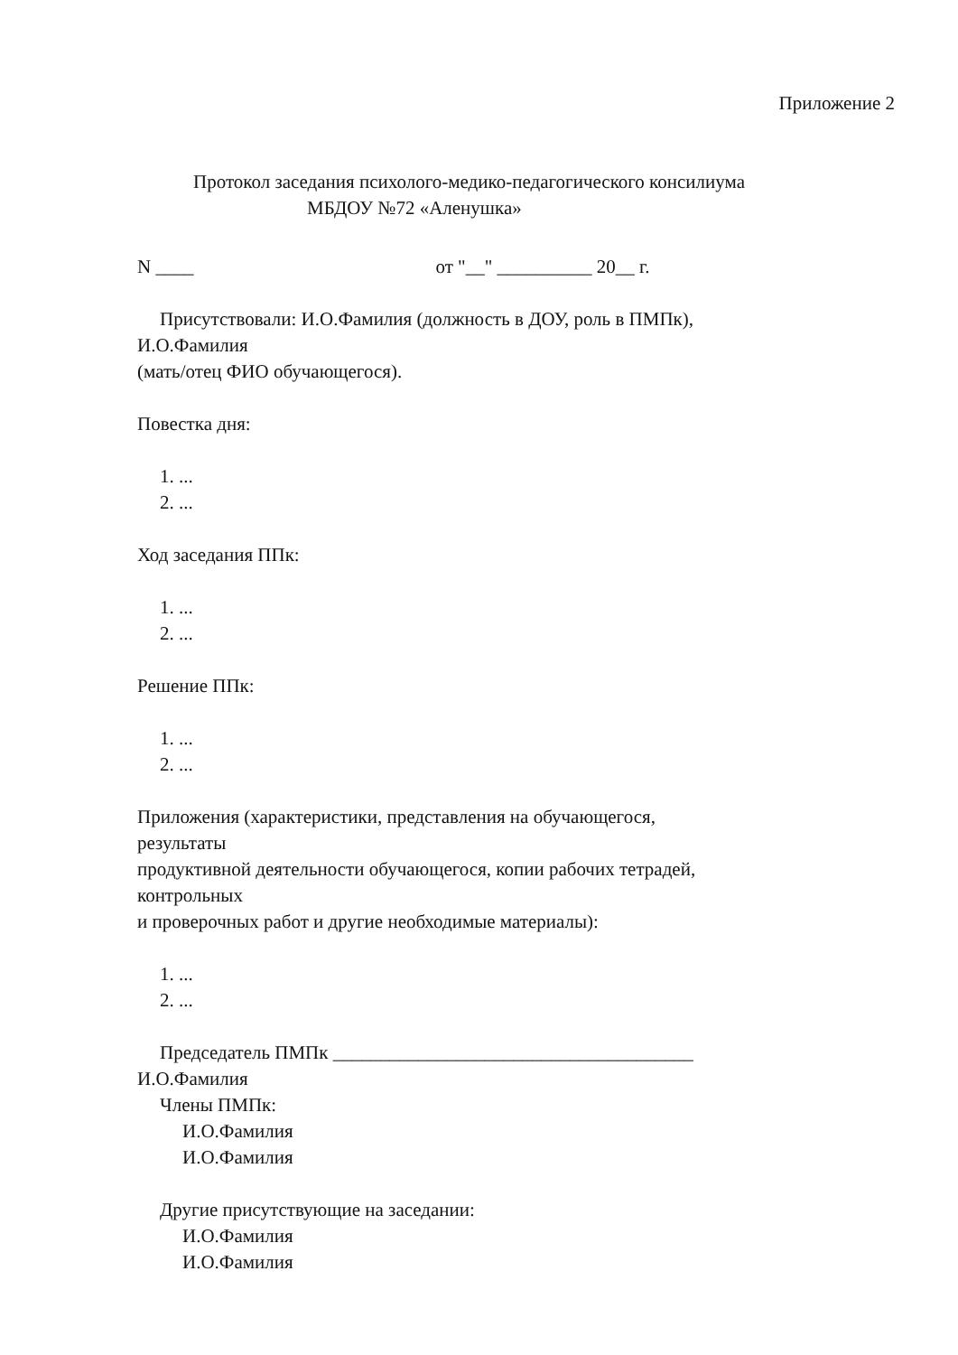Приложение 2
Протокол заседания психолого-медико-педагогического консилиума
МБДОУ №72 «Аленушка»
N ____ от "__" __________ 20__ г.
Присутствовали: И.О.Фамилия (должность в ДОУ, роль в ПМПк),
И.О.Фамилия
(мать/отец ФИО обучающегося).
Повестка дня:
1. ...
2. ...
Ход заседания ППк:
1. ...
2. ...
Решение ППк:
1. ...
2. ...
Приложения (характеристики, представления на обучающегося,
результаты
продуктивной деятельности обучающегося, копии рабочих тетрадей,
контрольных
и проверочных работ и другие необходимые материалы):
1. ...
2. ...
Председатель ПМПк ______________________________________
И.О.Фамилия
Члены ПМПк:
И.О.Фамилия
И.О.Фамилия
Другие присутствующие на заседании:
И.О.Фамилия
И.О.Фамилия